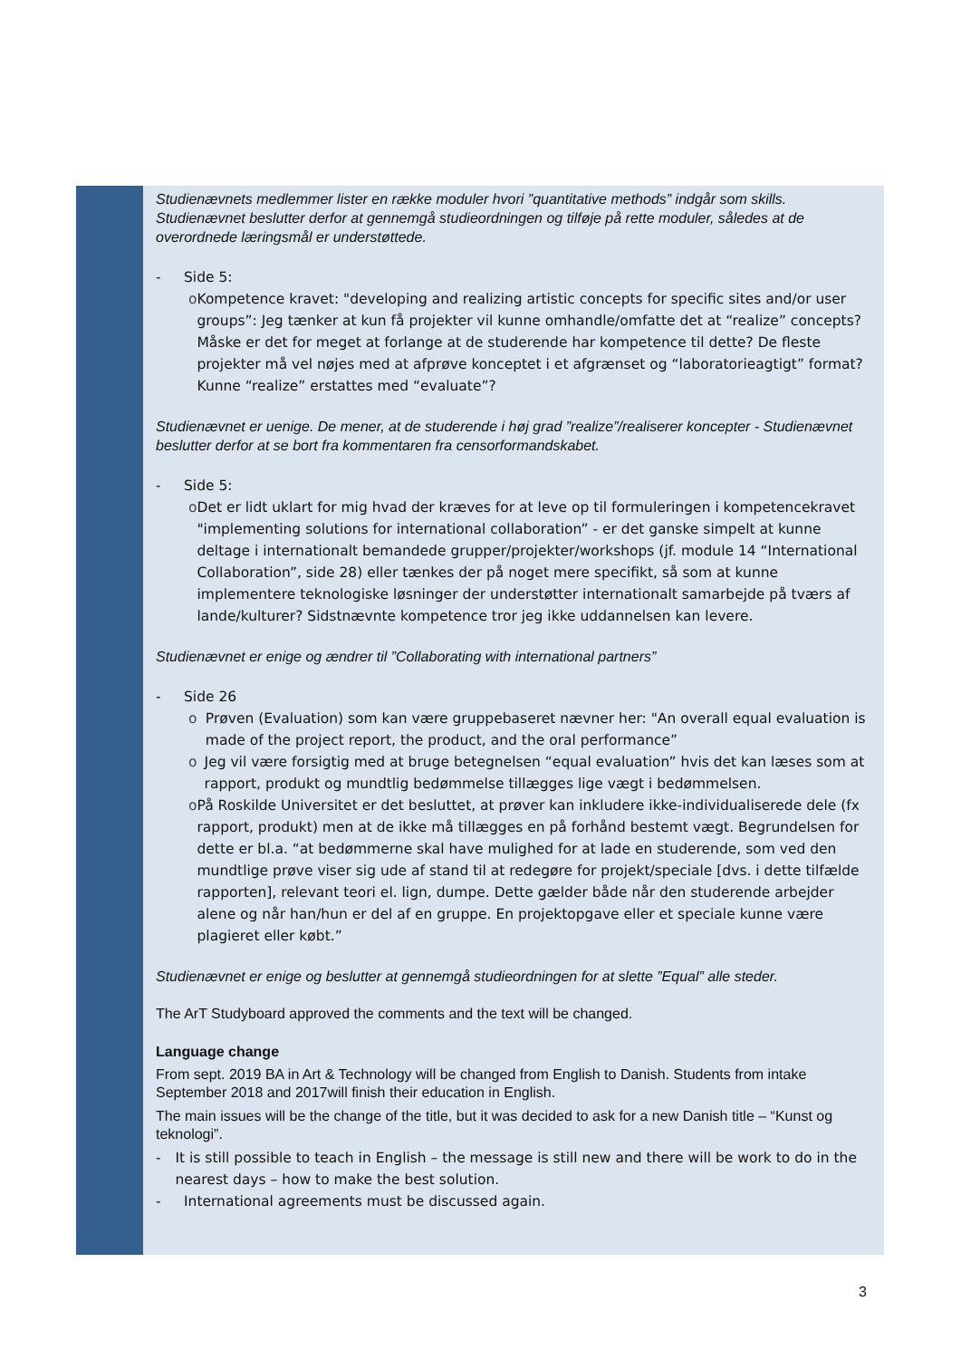Studienævnets medlemmer lister en række moduler hvori ”quantitative methods” indgår som skills. Studienævnet beslutter derfor at gennemgå studieordningen og tilføje på rette moduler, således at de overordnede læringsmål er understøttede.
- Side 5:
o Kompetence kravet: "developing and realizing artistic concepts for specific sites and/or user groups”: Jeg tænker at kun få projekter vil kunne omhandle/omfatte det at “realize” concepts? Måske er det for meget at forlange at de studerende har kompetence til dette? De fleste projekter må vel nøjes med at afprøve konceptet i et afgrænset og “laboratorieagtigt” format? Kunne “realize” erstattes med “evaluate”?
Studienævnet er uenige. De mener, at de studerende i høj grad ”realize”/realiserer koncepter - Studienævnet beslutter derfor at se bort fra kommentaren fra censorformandskabet.
- Side 5:
o Det er lidt uklart for mig hvad der kræves for at leve op til formuleringen i kompetencekravet "implementing solutions for international collaboration” - er det ganske simpelt at kunne deltage i internationalt bemandede grupper/projekter/workshops (jf. module 14 “International Collaboration”, side 28) eller tænkes der på noget mere specifikt, så som at kunne implementere teknologiske løsninger der understøtter internationalt samarbejde på tværs af lande/kulturer? Sidstnævnte kompetence tror jeg ikke uddannelsen kan levere.
Studienævnet er enige og ændrer til ”Collaborating with international partners”
- Side 26
o Prøven (Evaluation) som kan være gruppebaseret nævner her: "An overall equal evaluation is made of the project report, the product, and the oral performance”
o Jeg vil være forsigtig med at bruge betegnelsen “equal evaluation” hvis det kan læses som at rapport, produkt og mundtlig bedømmelse tillægges lige vægt i bedømmelsen.
o På Roskilde Universitet er det besluttet, at prøver kan inkludere ikke-individualiserede dele (fx rapport, produkt) men at de ikke må tillægges en på forhånd bestemt vægt. Begrundelsen for dette er bl.a. “at bedømmerne skal have mulighed for at lade en studerende, som ved den mundtlige prøve viser sig ude af stand til at redegøre for projekt/speciale [dvs. i dette tilfælde rapporten], relevant teori el. lign, dumpe. Dette gælder både når den studerende arbejder alene og når han/hun er del af en gruppe. En projektopgave eller et speciale kunne være plagieret eller købt.”
Studienævnet er enige og beslutter at gennemgå studieordningen for at slette ”Equal” alle steder.
The ArT Studyboard approved the comments and the text will be changed.
Language change
From sept. 2019 BA in Art & Technology will be changed from English to Danish. Students from intake September 2018 and 2017will finish their education in English.
The main issues will be the change of the title, but it was decided to ask for a new Danish title – “Kunst og teknologi”.
- It is still possible to teach in English – the message is still new and there will be work to do in the nearest days – how to make the best solution.
- International agreements must be discussed again.
3